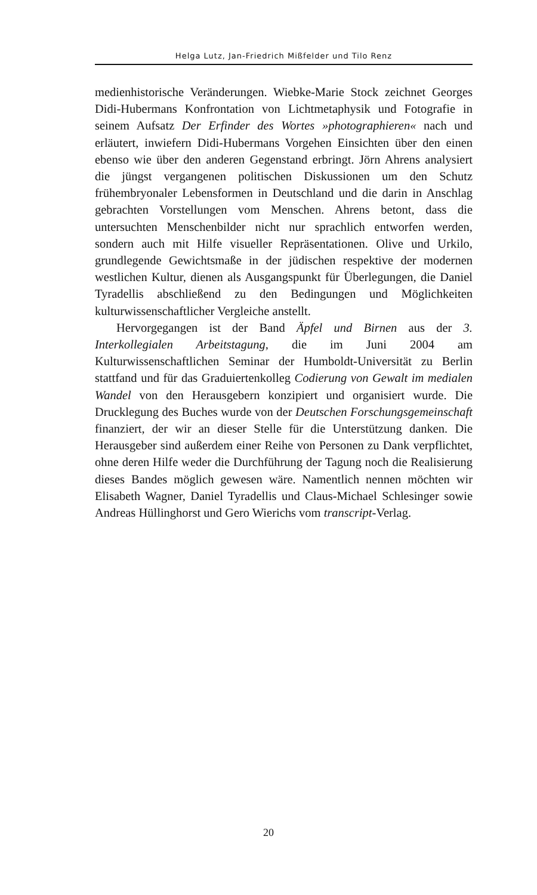Helga Lutz, Jan-Friedrich Mißfelder und Tilo Renz
medienhistorische Veränderungen. Wiebke-Marie Stock zeichnet Georges Didi-Hubermans Konfrontation von Lichtmetaphysik und Fotografie in seinem Aufsatz Der Erfinder des Wortes »photographieren« nach und erläutert, inwiefern Didi-Hubermans Vorgehen Einsichten über den einen ebenso wie über den anderen Gegenstand erbringt. Jörn Ahrens analysiert die jüngst vergangenen politischen Diskussionen um den Schutz frühembryonaler Lebensformen in Deutschland und die darin in Anschlag gebrachten Vorstellungen vom Menschen. Ahrens betont, dass die untersuchten Menschenbilder nicht nur sprachlich entworfen werden, sondern auch mit Hilfe visueller Repräsentationen. Olive und Urkilo, grundlegende Gewichtsmaße in der jüdischen respektive der modernen westlichen Kultur, dienen als Ausgangspunkt für Überlegungen, die Daniel Tyradellis abschließend zu den Bedingungen und Möglichkeiten kulturwissenschaftlicher Vergleiche anstellt.
Hervorgegangen ist der Band Äpfel und Birnen aus der 3. Interkollegialen Arbeitstagung, die im Juni 2004 am Kulturwissenschaftlichen Seminar der Humboldt-Universität zu Berlin stattfand und für das Graduiertenkolleg Codierung von Gewalt im medialen Wandel von den Herausgebern konzipiert und organisiert wurde. Die Drucklegung des Buches wurde von der Deutschen Forschungsgemeinschaft finanziert, der wir an dieser Stelle für die Unterstützung danken. Die Herausgeber sind außerdem einer Reihe von Personen zu Dank verpflichtet, ohne deren Hilfe weder die Durchführung der Tagung noch die Realisierung dieses Bandes möglich gewesen wäre. Namentlich nennen möchten wir Elisabeth Wagner, Daniel Tyradellis und Claus-Michael Schlesinger sowie Andreas Hüllinghorst und Gero Wierichs vom transcript-Verlag.
20